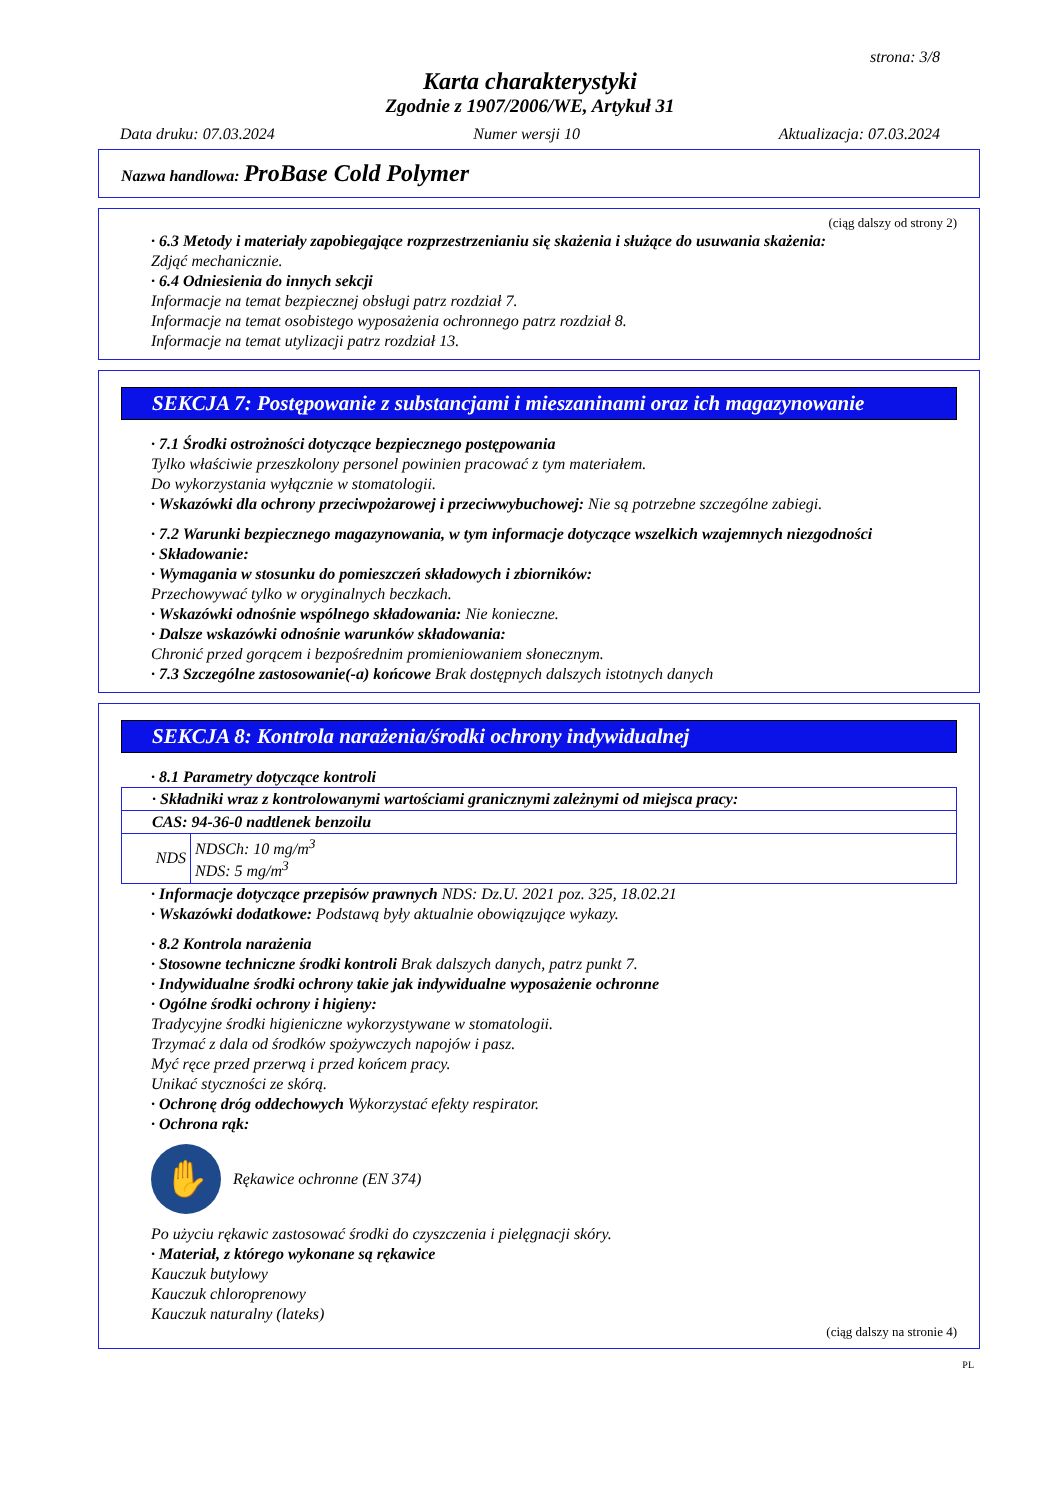strona: 3/8
Karta charakterystyki
Zgodnie z 1907/2006/WE, Artykuł 31
Data druku: 07.03.2024 Numer wersji 10 Aktualizacja: 07.03.2024
Nazwa handlowa: ProBase Cold Polymer
(ciąg dalszy od strony 2)
· 6.3 Metody i materiały zapobiegające rozprzestrzenianiu się skażenia i służące do usuwania skażenia:
Zdjąć mechanicznie.
· 6.4 Odniesienia do innych sekcji
Informacje na temat bezpiecznej obsługi patrz rozdział 7.
Informacje na temat osobistego wyposażenia ochronnego patrz rozdział 8.
Informacje na temat utylizacji patrz rozdział 13.
SEKCJA 7: Postępowanie z substancjami i mieszaninami oraz ich magazynowanie
· 7.1 Środki ostrożności dotyczące bezpiecznego postępowania
Tylko właściwie przeszkolony personel powinien pracować z tym materiałem.
Do wykorzystania wyłącznie w stomatologii.
· Wskazówki dla ochrony przeciwpożarowej i przeciwwybuchowej: Nie są potrzebne szczególne zabiegi.
· 7.2 Warunki bezpiecznego magazynowania, w tym informacje dotyczące wszelkich wzajemnych niezgodności
· Składowanie:
· Wymagania w stosunku do pomieszczeń składowych i zbiorników:
Przechowywać tylko w oryginalnych beczkach.
· Wskazówki odnośnie wspólnego składowania: Nie konieczne.
· Dalsze wskazówki odnośnie warunków składowania:
Chronić przed gorącem i bezpośrednim promieniowaniem słonecznym.
· 7.3 Szczególne zastosowanie(-a) końcowe Brak dostępnych dalszych istotnych danych
SEKCJA 8: Kontrola narażenia/środki ochrony indywidualnej
· 8.1 Parametry dotyczące kontroli
| · Składniki wraz z kontrolowanymi wartościami granicznymi zależnymi od miejsca pracy: | |
| CAS: 94-36-0 nadtlenek benzoilu | |
| NDS | NDSCh: 10 mg/m<sup>3</sup> NDS: 5 mg/m<sup>3</sup> |
· Informacje dotyczące przepisów prawnych NDS: Dz.U. 2021 poz. 325, 18.02.21
· Wskazówki dodatkowe: Podstawą były aktualnie obowiązujące wykazy.
· 8.2 Kontrola narażenia
· Stosowne techniczne środki kontroli Brak dalszych danych, patrz punkt 7.
· Indywidualne środki ochrony takie jak indywidualne wyposażenie ochronne
· Ogólne środki ochrony i higieny:
Tradycyjne środki higieniczne wykorzystywane w stomatologii.
Trzymać z dala od środków spożywczych napojów i pasz.
Myć ręce przed przerwą i przed końcem pracy.
Unikać styczności ze skórą.
· Ochronę dróg oddechowych Wykorzystać efekty respirator.
· Ochrona rąk:
✋
Rękawice ochronne (EN 374)
Po użyciu rękawic zastosować środki do czyszczenia i pielęgnacji skóry.
· Materiał, z którego wykonane są rękawice
Kauczuk butylowy
Kauczuk chloroprenowy
Kauczuk naturalny (lateks)
(ciąg dalszy na stronie 4)
PL